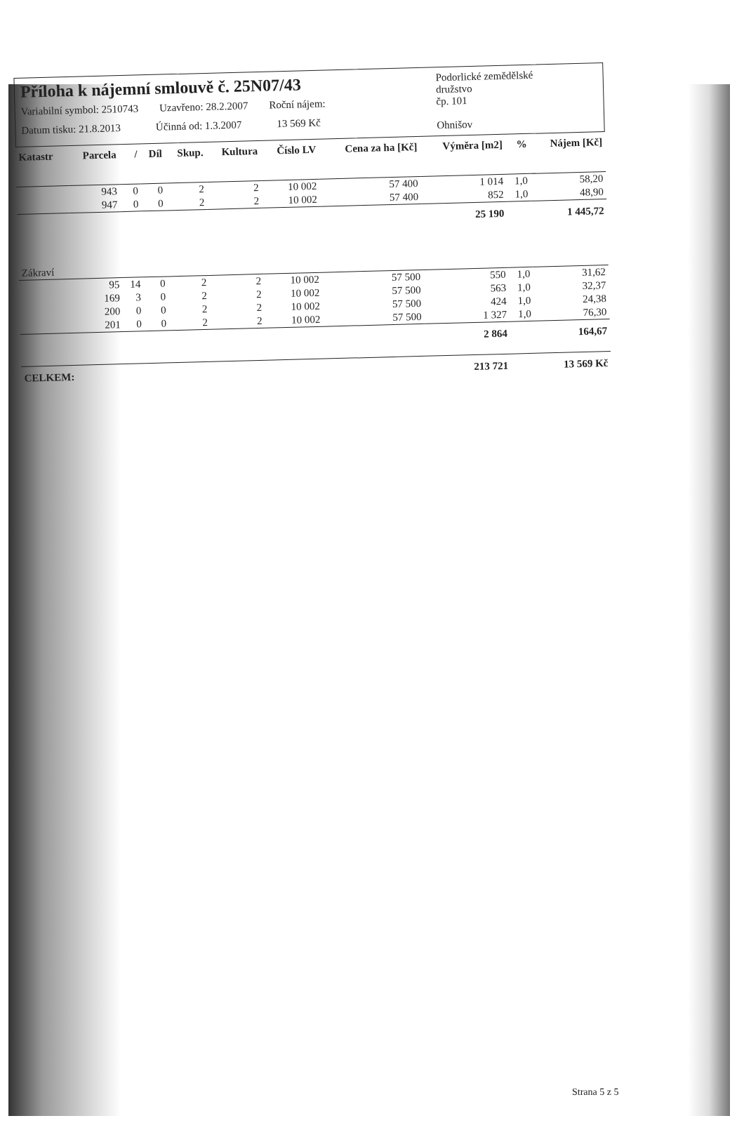Příloha k nájemní smlouvě č. 25N07/43
Variabilní symbol: 2510743 Uzavřeno: 28.2.2007 Roční nájem:
Datum tisku: 21.8.2013 Účinná od: 1.3.2007 13 569 Kč
Podorlické zemědělské
družstvo
čp. 101
Ohnišov
| Katastr | Parcela | / | Díl | Skup. | Kultura | Číslo LV | Cena za ha [Kč] | Výměra [m2] | % | Nájem [Kč] |
| --- | --- | --- | --- | --- | --- | --- | --- | --- | --- | --- |
| | 943 | 0 | 0 | 2 | 2 | 10 002 | 57 400 | 1 014 | 1,0 | 58,20 |
| | 947 | 0 | 0 | 2 | 2 | 10 002 | 57 400 | 852 | 1,0 | 48,90 |
| | | | | | | | | 25 190 | | 1 445,72 |
| Zákraví | | | | | | | | | | |
| | 95 | 14 | 0 | 2 | 2 | 10 002 | 57 500 | 550 | 1,0 | 31,62 |
| | 169 | 3 | 0 | 2 | 2 | 10 002 | 57 500 | 563 | 1,0 | 32,37 |
| | 200 | 0 | 0 | 2 | 2 | 10 002 | 57 500 | 424 | 1,0 | 24,38 |
| | 201 | 0 | 0 | 2 | 2 | 10 002 | 57 500 | 1 327 | 1,0 | 76,30 |
| | | | | | | | | 2 864 | | 164,67 |
| CELKEM: | | | | | | | | 213 721 | | 13 569 Kč |
Strana 5 z 5